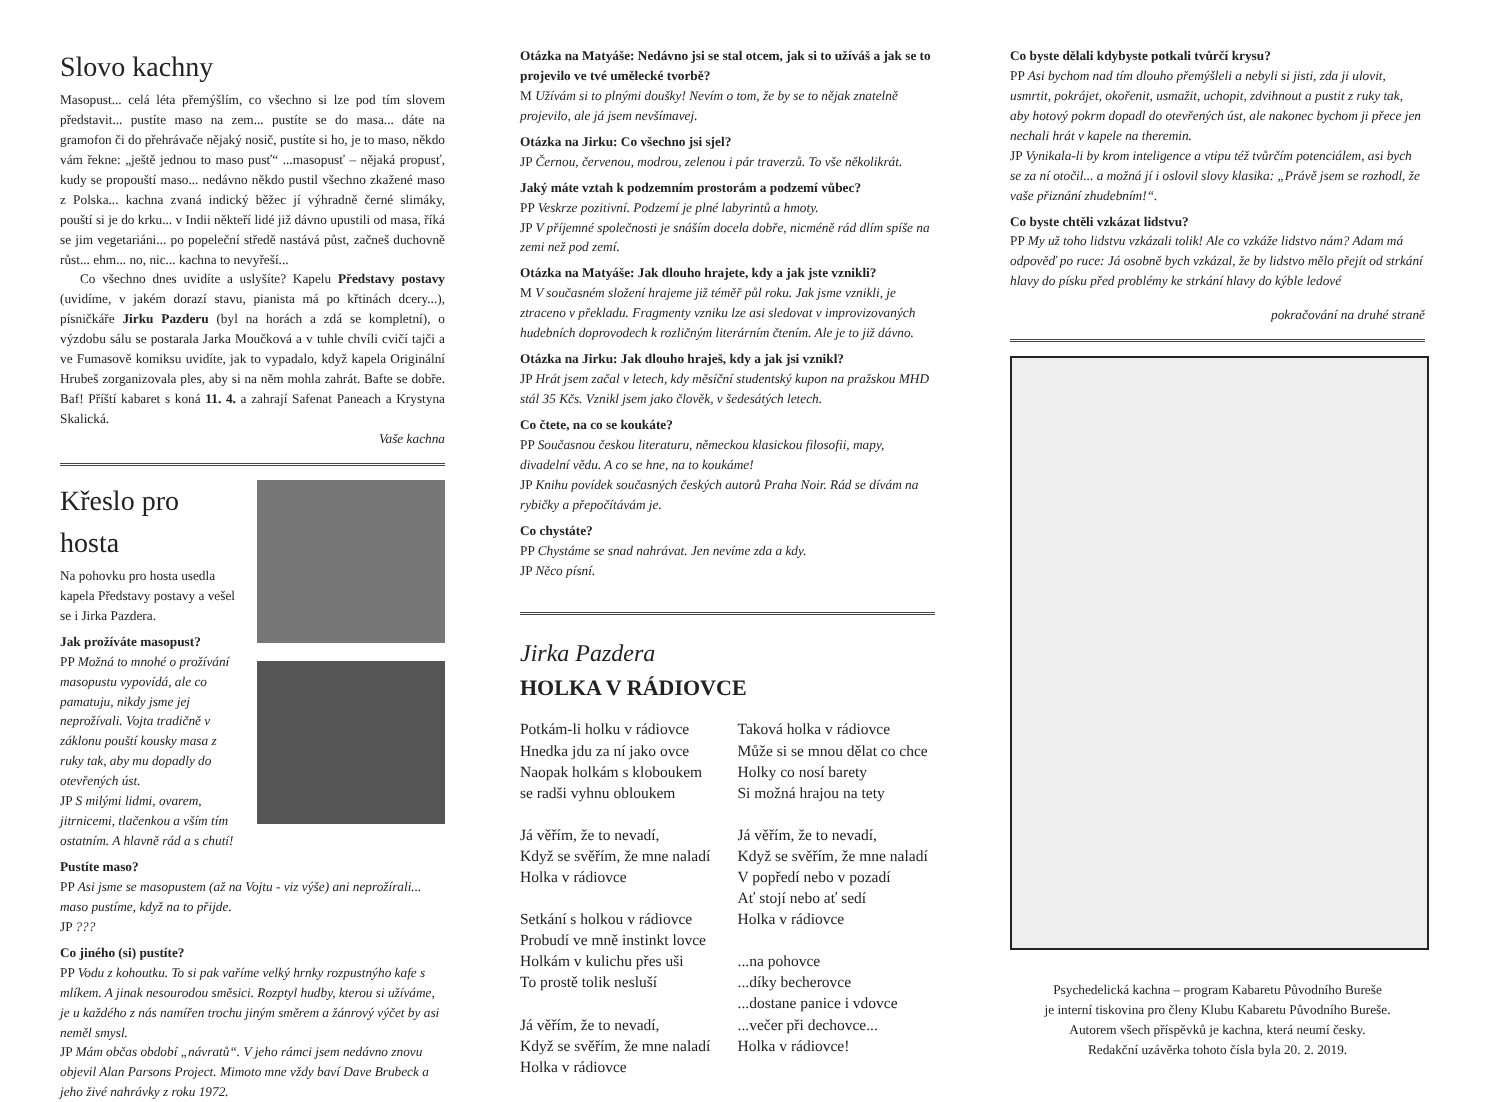Slovo kachny
Masopust... celá léta přemýšlím, co všechno si lze pod tím slovem představit... pustíte maso na zem... pustíte se do masa... dáte na gramofon či do přehrávače nějaký nosič, pustíte si ho, je to maso, někdo vám řekne: „ještě jednou to maso pusť“ ...masopusť – nějaká propusť, kudy se propouští maso... nedávno někdo pustil všechno zkažené maso z Polska... kachna zvaná indický běžec jí výhradně černé slimáky, pouští si je do krku... v Indii někteří lidé již dávno upustili od masa, říká se jim vegetariáni... po popeleční středě nastává půst, začneš duchovně růst... ehm... no, nic... kachna to nevyřeší...
Co všechno dnes uvidíte a uslyšíte? Kapelu Představy postavy (uvidíme, v jakém dorazí stavu, pianista má po křtinách dcery...), písničkáře Jirku Pazderu (byl na horách a zdá se kompletní), o výzdobu sálu se postarala Jarka Moučková a v tuhle chvíli cvičí tajči a ve Fumasově komiksu uvidíte, jak to vypadalo, když kapela Originální Hrubeš zorganizovala ples, aby si na něm mohla zahrát. Bafte se dobře. Baf! Příští kabaret s koná 11. 4. a zahrají Safenat Paneach a Krystyna Skalická.
Vaše kachna
Křeslo pro hosta
Na pohovku pro hosta usedla kapela Představy postavy a vešel se i Jirka Pazdera.
Jak prožíváte masopust?
PP Možná to mnohé o prožívání masopustu vypovídá, ale co pamatuju, nikdy jsme jej neprožívali. Vojta tradičně v záklonu pouští kousky masa z ruky tak, aby mu dopadly do otevřených úst.
JP S milými lidmi, ovarem, jitrnicemi, tlačenkou a vším tím ostatním. A hlavně rád a s chutí!
Pustíte maso?
PP Asi jsme se masopustem (až na Vojtu - viz výše) ani neprožírali... maso pustíme, když na to přijde.
JP ???
Co jiného (si) pustíte?
PP Vodu z kohoutku. To si pak vaříme velký hrnky rozpustnýho kafe s mlíkem. A jinak nesourodou směsici. Rozptyl hudby, kterou si užíváme, je u každého z nás namířen trochu jiným směrem a žánrový výčet by asi neměl smysl.
JP Mám občas období „návratů“. V jeho rámci jsem nedávno znovu objevil Alan Parsons Project. Mimoto mne vždy baví Dave Brubeck a jeho živé nahrávky z roku 1972.
Otázka na Matyáše: Nedávno jsi se stal otcem, jak si to užíváš a jak se to projevilo ve tvé umělecké tvorbě?
M Užívám si to plnými doušky! Nevím o tom, že by se to nějak znatelně projevilo, ale já jsem nevšímavej.
Otázka na Jirku: Co všechno jsi sjel?
JP Černou, červenou, modrou, zelenou i pár traverzů. To vše několikrát.
Jaký máte vztah k podzemním prostorám a podzemí vůbec?
PP Veskrze pozitivní. Podzemí je plné labyrintů a hmoty.
JP V příjemné společnosti je snáším docela dobře, nicméně rád dlím spíše na zemi než pod zemí.
Otázka na Matyáše: Jak dlouho hrajete, kdy a jak jste vznikli?
M V současném složení hrajeme již téměř půl roku. Jak jsme vznikli, je ztraceno v překladu. Fragmenty vzniku lze asi sledovat v improvizovaných hudebních doprovodech k rozličným literárním čtením. Ale je to již dávno.
Otázka na Jirku: Jak dlouho hraješ, kdy a jak jsi vznikl?
JP Hrát jsem začal v letech, kdy měsíční studentský kupon na pražskou MHD stál 35 Kčs. Vznikl jsem jako člověk, v šedesátých letech.
Co čtete, na co se koukáte?
PP Současnou českou literaturu, německou klasickou filosofii, mapy, divadelní vědu. A co se hne, na to koukáme!
JP Knihu povídek současných českých autorů Praha Noir. Rád se dívám na rybičky a přepočítávám je.
Co chystáte?
PP Chystáme se snad nahrávat. Jen nevíme zda a kdy.
JP Něco písní.
Jirka Pazdera
HOLKA V RÁDIOVCE
Potkám-li holku v rádiovce
Hnedka jdu za ní jako ovce
Naopak holkám s kloboukem
se radši vyhnu obloukem
Já věřím, že to nevadí,
Když se svěřím, že mne naladí
Holka v rádiovce
Setkání s holkou v rádiovce
Probudí ve mně instinkt lovce
Holkám v kulichu přes uši
To prostě tolik nesluší
Já věřím, že to nevadí,
Když se svěřím, že mne naladí
Holka v rádiovce
Taková holka v rádiovce
Může si se mnou dělat co chce
Holky co nosí barety
Si možná hrajou na tety
Já věřím, že to nevadí,
Když se svěřím, že mne naladí
V popředí nebo v pozadí
Ať stojí nebo ať sedí
Holka v rádiovce
...na pohovce
...díky becherovce
...dostane panice i vdovce
...večer při dechovce...
Holka v rádiovce!
Co byste dělali kdybyste potkali tvůrčí krysu?
PP Asi bychom nad tím dlouho přemýšleli a nebyli si jisti, zda ji ulovit, usmrtit, pokrájet, okořenit, usmažit, uchopit, zdvihnout a pustit z ruky tak, aby hotový pokrm dopadl do otevřených úst, ale nakonec bychom ji přece jen nechali hrát v kapele na theremin.
JP Vynikala-li by krom inteligence a vtipu též tvůrčím potenciálem, asi bych se za ní otočil... a možná jí i oslovil slovy klasika: „Právě jsem se rozhodl, že vaše přiznání zhudebním!“.
Co byste chtěli vzkázat lidstvu?
PP My už toho lidstvu vzkázali tolik! Ale co vzkáže lidstvo nám? Adam má odpověď po ruce: Já osobně bych vzkázal, že by lidstvo mělo přejít od strkání hlavy do písku před problémy ke strkání hlavy do kýble ledové
pokračování na druhé straně
Psychedelická kachna – program Kabaretu Původního Bureše
je interní tiskovina pro členy Klubu Kabaretu Původního Bureše.
Autorem všech příspěvků je kachna, která neumí česky.
Redakční uzávěrka tohoto čísla byla 20. 2. 2019.